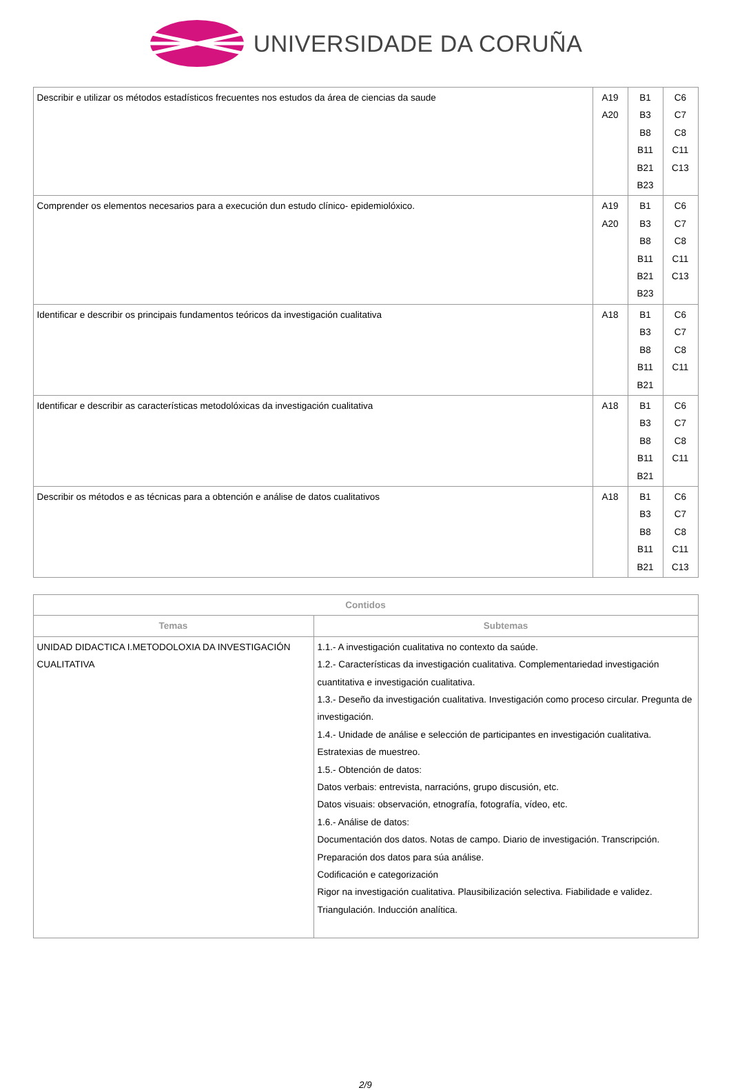UNIVERSIDADE DA CORUÑA
| Describir e utilizar os métodos estadísticos frecuentes nos estudos da área de ciencias da saude | A19 A20 | B1 B3 B8 B11 B21 B23 | C6 C7 C8 C11 C13 |
| Comprender os elementos necesarios para a execución dun estudo clínico- epidemiolóxico. | A19 A20 | B1 B3 B8 B11 B21 B23 | C6 C7 C8 C11 C13 |
| Identificar e describir os principais fundamentos teóricos da investigación cualitativa | A18 | B1 B3 B8 B11 B21 | C6 C7 C8 C11 |
| Identificar e describir as características metodolóxicas da investigación cualitativa | A18 | B1 B3 B8 B11 B21 | C6 C7 C8 C11 |
| Describir os métodos e as técnicas para a obtención e análise de datos cualitativos | A18 | B1 B3 B8 B11 B21 | C6 C7 C8 C11 C13 |
| Contidos | |
| --- | --- |
| Temas | Subtemas |
| UNIDAD DIDACTICA I.METODOLOXIA DA INVESTIGACIÓN CUALITATIVA | 1.1.- A investigación cualitativa no contexto da saúde. 1.2.- Características da investigación cualitativa. Complementariedad investigación cuantitativa e investigación cualitativa. 1.3.- Deseño da investigación cualitativa. Investigación como proceso circular. Pregunta de investigación. 1.4.- Unidade de análise e selección de participantes en investigación cualitativa. Estratexias de muestreo. 1.5.- Obtención de datos: Datos verbais: entrevista, narracións, grupo discusión, etc. Datos visuais: observación, etnografía, fotografía, vídeo, etc. 1.6.- Análise de datos: Documentación dos datos. Notas de campo. Diario de investigación. Transcripción. Preparación dos datos para súa análise. Codificación e categorización Rigor na investigación cualitativa. Plausibilización selectiva. Fiabilidade e validez. Triangulación. Inducción analítica. |
2/9